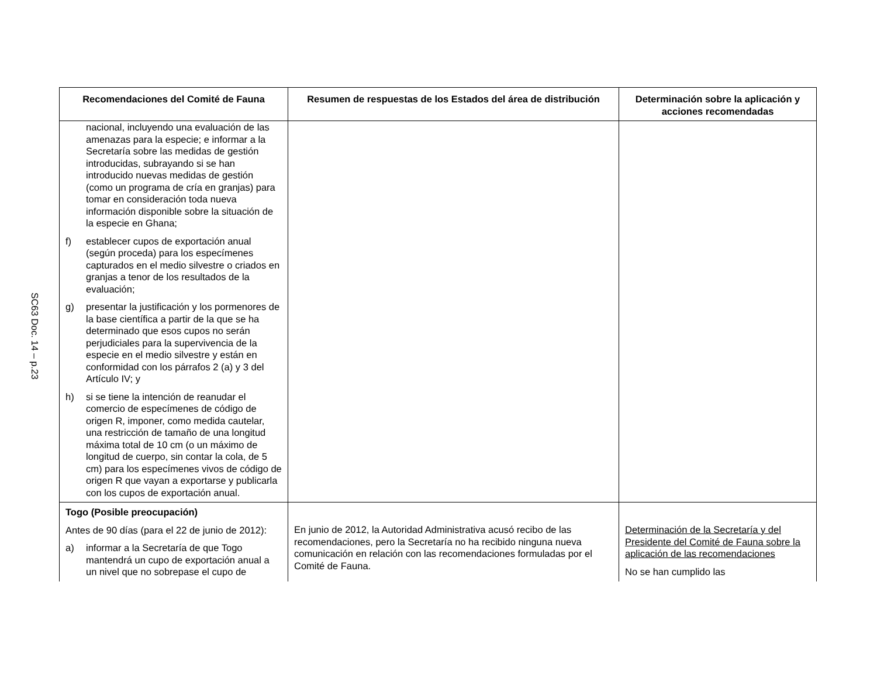SC63 Doc. 14 – p.23
| Recomendaciones del Comité de Fauna | Resumen de respuestas de los Estados del área de distribución | Determinación sobre la aplicación y acciones recomendadas |
| --- | --- | --- |
| nacional, incluyendo una evaluación de las amenazas para la especie; e informar a la Secretaría sobre las medidas de gestión introducidas, subrayando si se han introducido nuevas medidas de gestión (como un programa de cría en granjas) para tomar en consideración toda nueva información disponible sobre la situación de la especie en Ghana; f) establecer cupos de exportación anual (según proceda) para los especímenes capturados en el medio silvestre o criados en granjas a tenor de los resultados de la evaluación; g) presentar la justificación y los pormenores de la base científica a partir de la que se ha determinado que esos cupos no serán perjudiciales para la supervivencia de la especie en el medio silvestre y están en conformidad con los párrafos 2 (a) y 3 del Artículo IV; y h) si se tiene la intención de reanudar el comercio de especímenes de código de origen R, imponer, como medida cautelar, una restricción de tamaño de una longitud máxima total de 10 cm (o un máximo de longitud de cuerpo, sin contar la cola, de 5 cm) para los especímenes vivos de código de origen R que vayan a exportarse y publicarla con los cupos de exportación anual. | | |
| Togo (Posible preocupación) Antes de 90 días (para el 22 de junio de 2012): a) informar a la Secretaría de que Togo mantendrá un cupo de exportación anual a un nivel que no sobrepase el cupo de | En junio de 2012, la Autoridad Administrativa acusó recibo de las recomendaciones, pero la Secretaría no ha recibido ninguna nueva comunicación en relación con las recomendaciones formuladas por el Comité de Fauna. | Determinación de la Secretaría y del Presidente del Comité de Fauna sobre la aplicación de las recomendaciones No se han cumplido las |